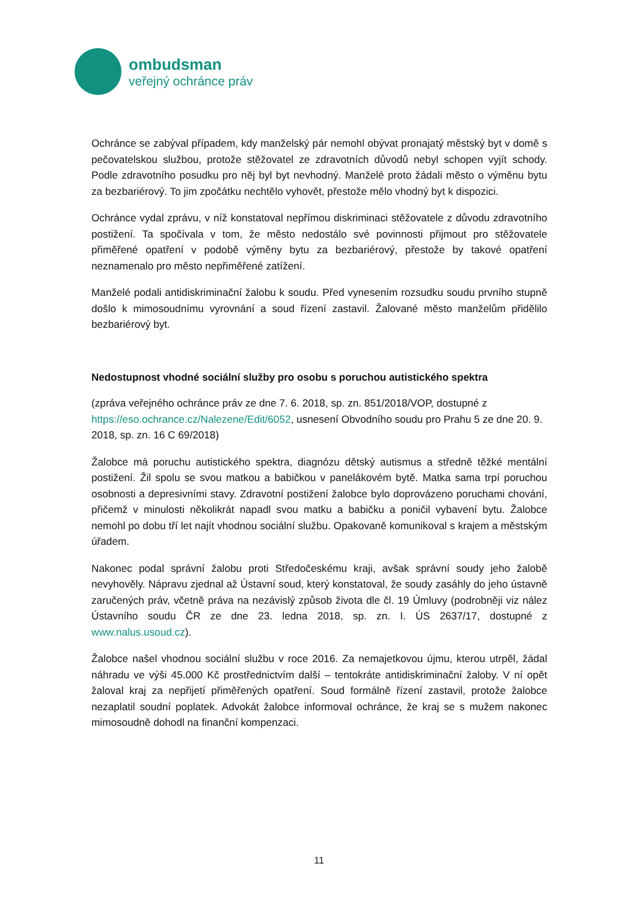ombudsman
veřejný ochránce práv
Ochránce se zabýval případem, kdy manželský pár nemohl obývat pronajatý městský byt v domě s pečovatelskou službou, protože stěžovatel ze zdravotních důvodů nebyl schopen vyjít schody. Podle zdravotního posudku pro něj byl byt nevhodný. Manželé proto žádali město o výměnu bytu za bezbariérový. To jim zpočátku nechtělo vyhovět, přestože mělo vhodný byt k dispozici.
Ochránce vydal zprávu, v níž konstatoval nepřímou diskriminaci stěžovatele z důvodu zdravotního postižení. Ta spočívala v tom, že město nedostálo své povinnosti přijmout pro stěžovatele přiměřené opatření v podobě výměny bytu za bezbariérový, přestože by takové opatření neznamenalo pro město nepřiměřené zatížení.
Manželé podali antidiskriminační žalobu k soudu. Před vynesením rozsudku soudu prvního stupně došlo k mimosoudnímu vyrovnání a soud řízení zastavil. Žalované město manželům přidělilo bezbariérový byt.
Nedostupnost vhodné sociální služby pro osobu s poruchou autistického spektra
(zpráva veřejného ochránce práv ze dne 7. 6. 2018, sp. zn. 851/2018/VOP, dostupné z https://eso.ochrance.cz/Nalezene/Edit/6052, usnesení Obvodního soudu pro Prahu 5 ze dne 20. 9. 2018, sp. zn. 16 C 69/2018)
Žalobce má poruchu autistického spektra, diagnózu dětský autismus a středně těžké mentální postižení. Žil spolu se svou matkou a babičkou v panelákovém bytě. Matka sama trpí poruchou osobnosti a depresivními stavy. Zdravotní postižení žalobce bylo doprovázeno poruchami chování, přičemž v minulosti několikrát napadl svou matku a babičku a poničil vybavení bytu. Žalobce nemohl po dobu tří let najít vhodnou sociální službu. Opakovaně komunikoval s krajem a městským úřadem.
Nakonec podal správní žalobu proti Středočeskému kraji, avšak správní soudy jeho žalobě nevyhověly. Nápravu zjednal až Ústavní soud, který konstatoval, že soudy zasáhly do jeho ústavně zaručených práv, včetně práva na nezávislý způsob života dle čl. 19 Úmluvy (podrobněji viz nález Ústavního soudu ČR ze dne 23. ledna 2018, sp. zn. I. ÚS 2637/17, dostupné z www.nalus.usoud.cz).
Žalobce našel vhodnou sociální službu v roce 2016. Za nemajetkovou újmu, kterou utrpěl, žádal náhradu ve výši 45.000 Kč prostřednictvím další – tentokráte antidiskriminační žaloby. V ní opět žaloval kraj za nepřijetí přiměřených opatření. Soud formálně řízení zastavil, protože žalobce nezaplatil soudní poplatek. Advokát žalobce informoval ochránce, že kraj se s mužem nakonec mimosoudně dohodl na finanční kompenzaci.
11